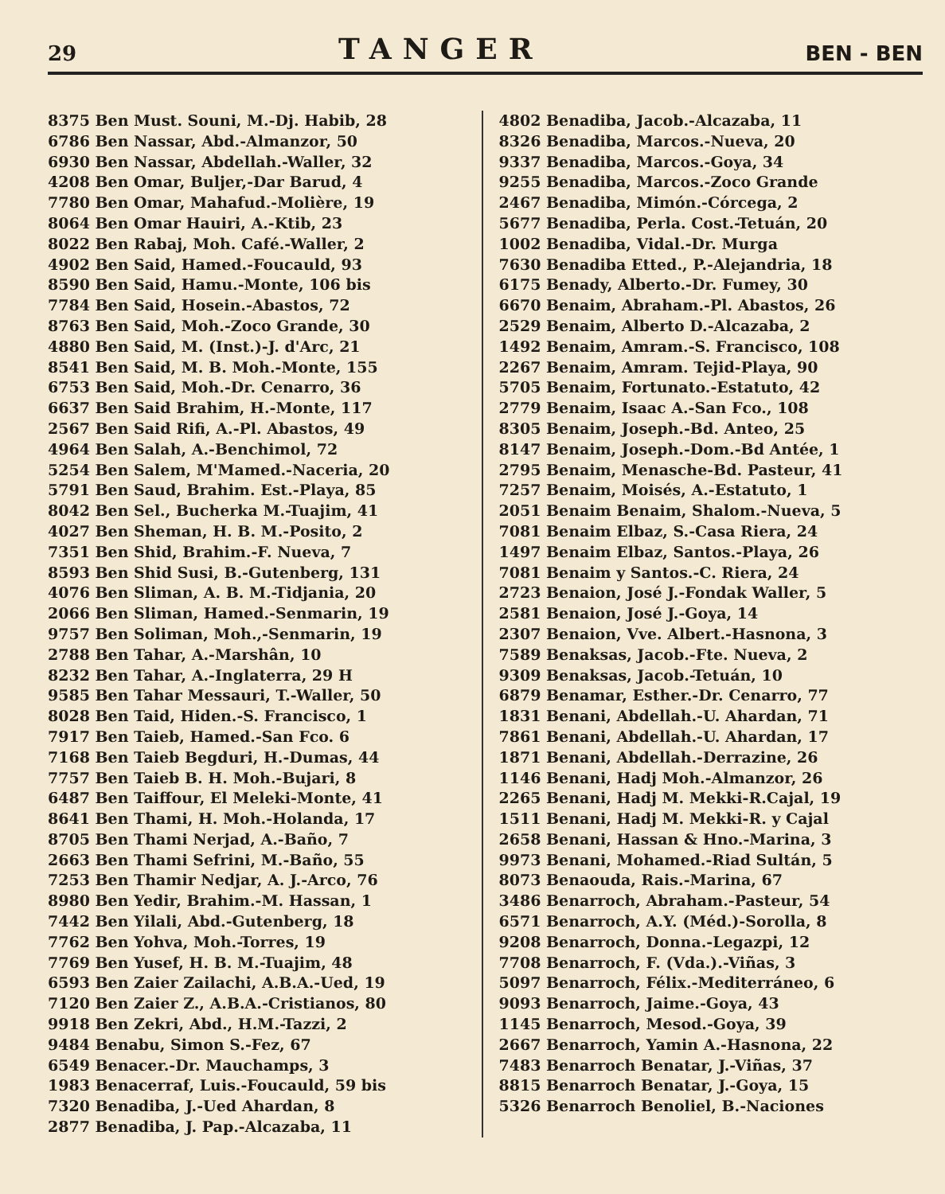29 TANGER BEN - BEN
8375 Ben Must. Souni, M.-Dj. Habib, 28
6786 Ben Nassar, Abd.-Almanzor, 50
6930 Ben Nassar, Abdellah.-Waller, 32
4208 Ben Omar, Buljer,-Dar Barud, 4
7780 Ben Omar, Mahafud.-Molière, 19
8064 Ben Omar Hauiri, A.-Ktib, 23
8022 Ben Rabaj, Moh. Café.-Waller, 2
4902 Ben Said, Hamed.-Foucauld, 93
8590 Ben Said, Hamu.-Monte, 106 bis
7784 Ben Said, Hosein.-Abastos, 72
8763 Ben Said, Moh.-Zoco Grande, 30
4880 Ben Said, M. (Inst.)-J. d'Arc, 21
8541 Ben Said, M. B. Moh.-Monte, 155
6753 Ben Said, Moh.-Dr. Cenarro, 36
6637 Ben Said Brahim, H.-Monte, 117
2567 Ben Said Rifi, A.-Pl. Abastos, 49
4964 Ben Salah, A.-Benchimol, 72
5254 Ben Salem, M'Mamed.-Naceria, 20
5791 Ben Saud, Brahim. Est.-Playa, 85
8042 Ben Sel., Bucherka M.-Tuajim, 41
4027 Ben Sheman, H. B. M.-Posito, 2
7351 Ben Shid, Brahim.-F. Nueva, 7
8593 Ben Shid Susi, B.-Gutenberg, 131
4076 Ben Sliman, A. B. M.-Tidjania, 20
2066 Ben Sliman, Hamed.-Senmarin, 19
9757 Ben Soliman, Moh.,-Senmarin, 19
2788 Ben Tahar, A.-Marshân, 10
8232 Ben Tahar, A.-Inglaterra, 29 H
9585 Ben Tahar Messauri, T.-Waller, 50
8028 Ben Taid, Hiden.-S. Francisco, 1
7917 Ben Taieb, Hamed.-San Fco. 6
7168 Ben Taieb Begduri, H.-Dumas, 44
7757 Ben Taieb B. H. Moh.-Bujari, 8
6487 Ben Taiffour, El Meleki-Monte, 41
8641 Ben Thami, H. Moh.-Holanda, 17
8705 Ben Thami Nerjad, A.-Baño, 7
2663 Ben Thami Sefrini, M.-Baño, 55
7253 Ben Thamir Nedjar, A. J.-Arco, 76
8980 Ben Yedir, Brahim.-M. Hassan, 1
7442 Ben Yilali, Abd.-Gutenberg, 18
7762 Ben Yohva, Moh.-Torres, 19
7769 Ben Yusef, H. B. M.-Tuajim, 48
6593 Ben Zaier Zailachi, A.B.A.-Ued, 19
7120 Ben Zaier Z., A.B.A.-Cristianos, 80
9918 Ben Zekri, Abd., H.M.-Tazzi, 2
9484 Benabu, Simon S.-Fez, 67
6549 Benacer.-Dr. Mauchamps, 3
1983 Benacerraf, Luis.-Foucauld, 59 bis
7320 Benadiba, J.-Ued Ahardan, 8
2877 Benadiba, J. Pap.-Alcazaba, 11
4802 Benadiba, Jacob.-Alcazaba, 11
8326 Benadiba, Marcos.-Nueva, 20
9337 Benadiba, Marcos.-Goya, 34
9255 Benadiba, Marcos.-Zoco Grande
2467 Benadiba, Mimón.-Córcega, 2
5677 Benadiba, Perla. Cost.-Tetuán, 20
1002 Benadiba, Vidal.-Dr. Murga
7630 Benadiba Etted., P.-Alejandria, 18
6175 Benady, Alberto.-Dr. Fumey, 30
6670 Benaim, Abraham.-Pl. Abastos, 26
2529 Benaim, Alberto D.-Alcazaba, 2
1492 Benaim, Amram.-S. Francisco, 108
2267 Benaim, Amram. Tejid-Playa, 90
5705 Benaim, Fortunato.-Estatuto, 42
2779 Benaim, Isaac A.-San Fco., 108
8305 Benaim, Joseph.-Bd. Anteo, 25
8147 Benaim, Joseph.-Dom.-Bd Antée, 1
2795 Benaim, Menasche-Bd. Pasteur, 41
7257 Benaim, Moisés, A.-Estatuto, 1
2051 Benaim Benaim, Shalom.-Nueva, 5
7081 Benaim Elbaz, S.-Casa Riera, 24
1497 Benaim Elbaz, Santos.-Playa, 26
7081 Benaim y Santos.-C. Riera, 24
2723 Benaion, José J.-Fondak Waller, 5
2581 Benaion, José J.-Goya, 14
2307 Benaion, Vve. Albert.-Hasnona, 3
7589 Benaksas, Jacob.-Fte. Nueva, 2
9309 Benaksas, Jacob.-Tetuán, 10
6879 Benamar, Esther.-Dr. Cenarro, 77
1831 Benani, Abdellah.-U. Ahardan, 71
7861 Benani, Abdellah.-U. Ahardan, 17
1871 Benani, Abdellah.-Derrazine, 26
1146 Benani, Hadj Moh.-Almanzor, 26
2265 Benani, Hadj M. Mekki-R.Cajal, 19
1511 Benani, Hadj M. Mekki-R. y Cajal
2658 Benani, Hassan & Hno.-Marina, 3
9973 Benani, Mohamed.-Riad Sultán, 5
8073 Benaouda, Rais.-Marina, 67
3486 Benarroch, Abraham.-Pasteur, 54
6571 Benarroch, A.Y. (Méd.)-Sorolla, 8
9208 Benarroch, Donna.-Legazpi, 12
7708 Benarroch, F. (Vda.).-Viñas, 3
5097 Benarroch, Félix.-Mediterráneo, 6
9093 Benarroch, Jaime.-Goya, 43
1145 Benarroch, Mesod.-Goya, 39
2667 Benarroch, Yamin A.-Hasnona, 22
7483 Benarroch Benatar, J.-Viñas, 37
8815 Benarroch Benatar, J.-Goya, 15
5326 Benarroch Benoliel, B.-Naciones